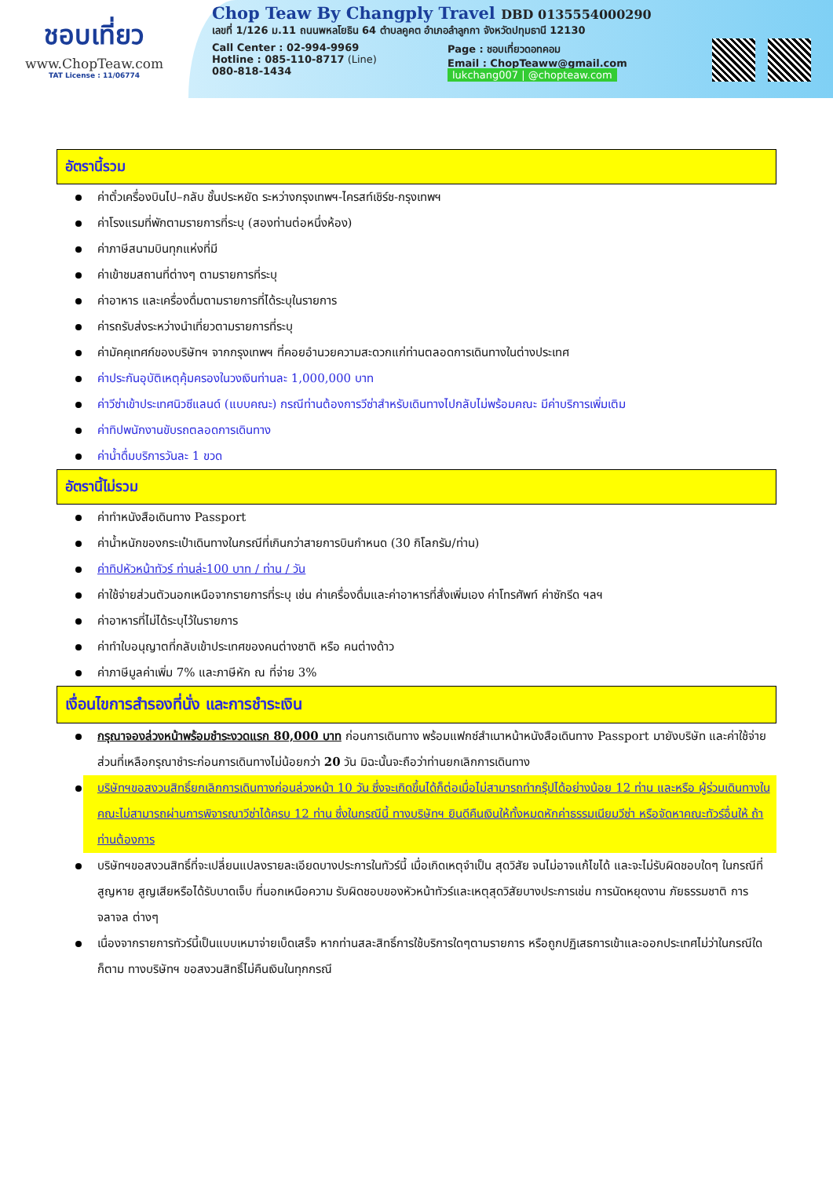ชอบเที่ยว
www.ChopTeaw.com
TAT License : 11/06774
Chop Teaw By Changply Travel DBD 0135554000290
เลขที่ 1/126 ม.11 ถนนพหลโยธิน 64 ตำบลคูคต อำเภอลำลูกกา จังหวัดปทุมธานี 12130
Call Center : 02-994-9969
Hotline : 085-110-8717 (Line)
080-818-1434
Page : ชอบเที่ยวดอทคอม
Email : ChopTeaww@gmail.com
lukchang007 | @chopteaw.com
อัตรานี้รวม
ค่าตั๋วเครื่องบินไป–กลับ ชั้นประหยัด ระหว่างกรุงเทพฯ-ไครสท์เชิร์ช-กรุงเทพฯ
ค่าโรงแรมที่พักตามรายการที่ระบุ (สองท่านต่อหนึ่งห้อง)
ค่าภาษีสนามบินทุกแห่งที่มี
ค่าเข้าชมสถานที่ต่างๆ ตามรายการที่ระบุ
ค่าอาหาร และเครื่องดื่มตามรายการที่ได้ระบุในรายการ
ค่ารถรับส่งระหว่างนำเที่ยวตามรายการที่ระบุ
ค่ามัคคุเทศก์ของบริษัทฯ จากกรุงเทพฯ ที่คอยอำนวยความสะดวกแก่ท่านตลอดการเดินทางในต่างประเทศ
ค่าประกันอุบัติเหตุคุ้มครองในวงเงินท่านละ 1,000,000 บาท
ค่าวีซ่าเข้าประเทศนิวซีแลนด์ (แบบคณะ) กรณีท่านต้องการวีซ่าสำหรับเดินทางไปกลับไม่พร้อมคณะ มีค่าบริการเพิ่มเติม
ค่าทิปพนักงานขับรถตลอดการเดินทาง
ค่าน้ำดื่มบริการวันละ 1 ขวด
อัตรานี้ไม่รวม
ค่าทำหนังสือเดินทาง Passport
ค่าน้ำหนักของกระเป๋าเดินทางในกรณีที่เกินกว่าสายการบินกำหนด (30 กิโลกรัม/ท่าน)
ค่าทิปหัวหน้าทัวร์ ท่านล่ะ100 บาท / ท่าน / วัน
ค่าใช้จ่ายส่วนตัวนอกเหนือจากรายการที่ระบุ เช่น ค่าเครื่องดื่มและค่าอาหารที่สั่งเพิ่มเอง ค่าโทรศัพท์ ค่าซักรีด ฯลฯ
ค่าอาหารที่ไม่ได้ระบุไว้ในรายการ
ค่าทำใบอนุญาตที่กลับเข้าประเทศของคนต่างชาติ หรือ คนต่างด้าว
ค่าภาษีมูลค่าเพิ่ม 7% และภาษีหัก ณ ที่จ่าย 3%
เงื่อนไขการสำรองที่นั่ง และการชำระเงิน
กรุณาจองล่วงหน้าพร้อมชำระงวดแรก 80,000 บาท ก่อนการเดินทาง พร้อมแฟกซ์สำเนาหน้าหนังสือเดินทาง Passport มายังบริษัท และค่าใช้จ่ายส่วนที่เหลือกรุณาชำระก่อนการเดินทางไม่น้อยกว่า 20 วัน มิฉะนั้นจะถือว่าท่านยกเลิกการเดินทาง
บริษัทฯขอสงวนสิทธิ์ยกเลิกการเดินทางก่อนล่วงหน้า 10 วัน ซึ่งจะเกิดขึ้นได้ก็ต่อเมื่อไม่สามารถทำกรุ๊ปได้อย่างน้อย 12 ท่าน และหรือ ผู้ร่วมเดินทางในคณะไม่สามารถผ่านการพิจารณาวีซ่าได้ครบ 12 ท่าน ซึ่งในกรณีนี้ ทางบริษัทฯ ยินดีคืนเงินให้ทั้งหมดหักค่าธรรมเนียมวีซ่า หรือจัดหาคณะทัวร์อื่นให้ ถ้าท่านต้องการ
บริษัทฯขอสงวนสิทธิ์ที่จะเปลี่ยนแปลงรายละเอียดบางประการในทัวร์นี้ เมื่อเกิดเหตุจำเป็น สุดวิสัย จนไม่อาจแก้ไขได้ และจะไม่รับผิดชอบใดๆ ในกรณีที่สูญหาย สูญเสียหรือได้รับบาดเจ็บ ที่นอกเหนือความ รับผิดชอบของหัวหน้าทัวร์และเหตุสุดวิสัยบางประการเช่น การนัดหยุดงาน ภัยธรรมชาติ การจลาจล ต่างๆ
เนื่องจากรายการทัวร์นี้เป็นแบบเหมาจ่ายเบ็ดเสร็จ หากท่านสละสิทธิ์การใช้บริการใดๆตามรายการ หรือถูกปฏิเสธการเข้าและออกประเทศไม่ว่าในกรณีใดก็ตาม ทางบริษัทฯ ขอสงวนสิทธิ์ไม่คืนเงินในทุกกรณี